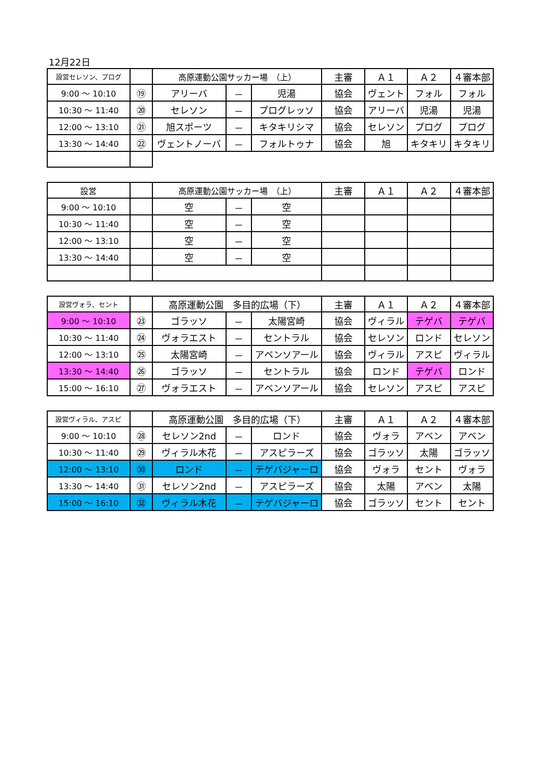12月22日
| 設営セレソン、プログ | | 高原運動公園サッカー場 （上） | | | 主審 | Ａ１ | Ａ２ | ４審本部 |
| 9:00 〜 10:10 | ⑲ | アリーバ | － | 児湯 | 協会 | ヴェント | フォル | フォル |
| 10:30 〜 11:40 | ⑳ | セレソン | － | プログレッソ | 協会 | アリーバ | 児湯 | 児湯 |
| 12:00 〜 13:10 | ㉑ | 旭スポーツ | － | キタキリシマ | 協会 | セレソン | プログ | プログ |
| 13:30 〜 14:40 | ㉒ | ヴェントノーバ | － | フォルトゥナ | 協会 | 旭 | キタキリ | キタキリ |
| 設営 | | 高原運動公園サッカー場 （上） | | | 主審 | Ａ１ | Ａ２ | ４審本部 |
| 9:00 〜 10:10 | | 空 | － | 空 | | | | |
| 10:30 〜 11:40 | | 空 | － | 空 | | | | |
| 12:00 〜 13:10 | | 空 | － | 空 | | | | |
| 13:30 〜 14:40 | | 空 | － | 空 | | | | |
| 設営ヴォラ、セント | | 高原運動公園 多目的広場（下） | | | 主審 | Ａ１ | Ａ２ | ４審本部 |
| 9:00 〜 10:10 | ㉓ | ゴラッソ | － | 太陽宮崎 | 協会 | ヴィラル | テゲバ | テゲバ |
| 10:30 〜 11:40 | ㉔ | ヴォラエスト | － | セントラル | 協会 | セレソン | ロンド | セレソン |
| 12:00 〜 13:10 | ㉕ | 太陽宮崎 | － | アベンソアール | 協会 | ヴィラル | アスピ | ヴィラル |
| 13:30 〜 14:40 | ㉖ | ゴラッソ | － | セントラル | 協会 | ロンド | テゲバ | ロンド |
| 15:00 〜 16:10 | ㉗ | ヴォラエスト | － | アベンソアール | 協会 | セレソン | アスピ | アスピ |
| 設営ヴィラル、アスピ | | 高原運動公園 多目的広場（下） | | | 主審 | Ａ１ | Ａ２ | ４審本部 |
| 9:00 〜 10:10 | ㉘ | セレソン2nd | － | ロンド | 協会 | ヴォラ | アベン | アベン |
| 10:30 〜 11:40 | ㉙ | ヴィラル木花 | － | アスピラーズ | 協会 | ゴラッソ | 太陽 | ゴラッソ |
| 12:00 〜 13:10 | ㉚ | ロンド | － | テゲバジャーロ | 協会 | ヴォラ | セント | ヴォラ |
| 13:30 〜 14:40 | ㉛ | セレソン2nd | － | アスピラーズ | 協会 | 太陽 | アベン | 太陽 |
| 15:00 〜 16:10 | ㉜ | ヴィラル木花 | － | テゲバジャーロ | 協会 | ゴラッソ | セント | セント |